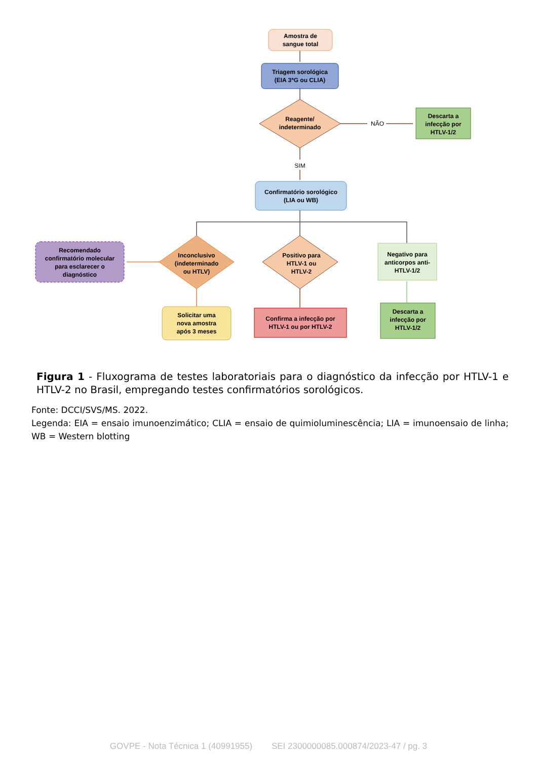Amostra de
sangue total
Triagem sorológica
(EIA 3ªG ou CLIA)
Reagente/
indeterminado
NÃO
Descarta a
infecção por
HTLV-1/2
SIM
Confirmatório sorológico
(LIA ou WB)
Recomendado
confirmatório molecular
para esclarecer o
diagnóstico
Inconclusivo
(indeterminado
ou HTLV)
Positivo para
HTLV-1 ou
HTLV-2
Negativo para
anticorpos anti-
HTLV-1/2
Solicitar uma
nova amostra
após 3 meses
Confirma a infecção por
HTLV-1 ou por HTLV-2
Descarta a
infecção por
HTLV-1/2
Figura 1 - Fluxograma de testes laboratoriais para o diagnóstico da infecção por HTLV-1 e HTLV-2 no Brasil, empregando testes confirmatórios sorológicos.
Fonte: DCCI/SVS/MS. 2022.
Legenda: EIA = ensaio imunoenzimático; CLIA = ensaio de quimioluminescência; LIA = imunoensaio de linha; WB = Western blotting
GOVPE - Nota Técnica 1 (40991955) SEI 2300000085.000874/2023-47 / pg. 3